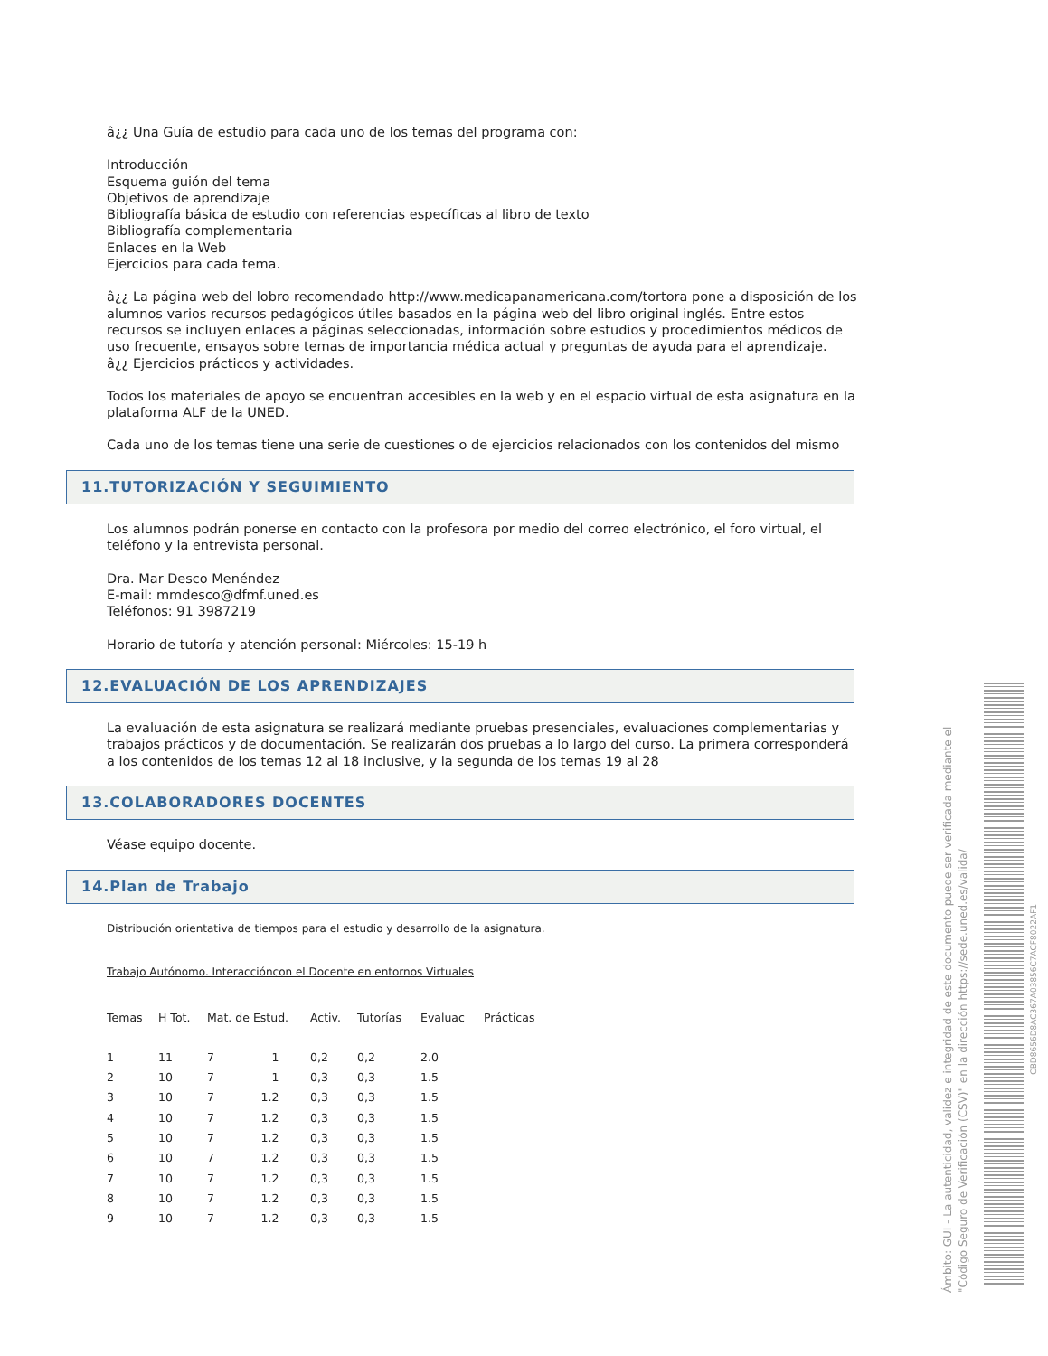â¿¿ Una Guía de estudio para cada uno de los temas del programa con:
Introducción
Esquema guión del tema
Objetivos de aprendizaje
Bibliografía básica de estudio con referencias específicas al libro de texto
Bibliografía complementaria
Enlaces en la Web
Ejercicios para cada tema.
â¿¿ La página web del lobro recomendado http://www.medicapanamericana.com/tortora pone a disposición de los alumnos varios recursos pedagógicos útiles basados en la página web del libro original inglés. Entre estos recursos se incluyen enlaces a páginas seleccionadas, información sobre estudios y procedimientos médicos de uso frecuente, ensayos sobre temas de importancia médica actual y preguntas de ayuda para el aprendizaje.
â¿¿ Ejercicios prácticos y actividades.
Todos los materiales de apoyo se encuentran accesibles en la web y en el espacio virtual de esta asignatura en la plataforma ALF de la UNED.
Cada uno de los temas tiene una serie de cuestiones o de ejercicios relacionados con los contenidos del mismo
11.TUTORIZACIÓN Y SEGUIMIENTO
Los alumnos podrán ponerse en contacto con la profesora por medio del correo electrónico, el foro virtual, el teléfono y la entrevista personal.
Dra. Mar Desco Menéndez
E-mail: mmdesco@dfmf.uned.es
Teléfonos: 91 3987219
Horario de tutoría y atención personal: Miércoles: 15-19 h
12.EVALUACIÓN DE LOS APRENDIZAJES
La evaluación de esta asignatura se realizará mediante pruebas presenciales, evaluaciones complementarias y trabajos prácticos y de documentación. Se realizarán dos pruebas a lo largo del curso. La primera corresponderá a los contenidos de los temas 12 al 18 inclusive, y la segunda de los temas 19 al 28
13.COLABORADORES DOCENTES
Véase equipo docente.
14.Plan de Trabajo
Distribución orientativa de tiempos para el estudio y desarrollo de la asignatura.
Trabajo Autónomo. Interaccióncon el Docente en entornos Virtuales
| Temas | H Tot. | Mat. de Estud. | Activ. | Tutorías | Evaluac | Prácticas |
| --- | --- | --- | --- | --- | --- | --- |
| 1 | 11 | 7 1 | 0,2 | 0,2 | 2.0 | |
| 2 | 10 | 7 1 | 0,3 | 0,3 | 1.5 | |
| 3 | 10 | 7 1.2 | 0,3 | 0,3 | 1.5 | |
| 4 | 10 | 7 1.2 | 0,3 | 0,3 | 1.5 | |
| 5 | 10 | 7 1.2 | 0,3 | 0,3 | 1.5 | |
| 6 | 10 | 7 1.2 | 0,3 | 0,3 | 1.5 | |
| 7 | 10 | 7 1.2 | 0,3 | 0,3 | 1.5 | |
| 8 | 10 | 7 1.2 | 0,3 | 0,3 | 1.5 | |
| 9 | 10 | 7 1.2 | 0,3 | 0,3 | 1.5 | |
Ámbito: GUI - La autenticidad, validez e integridad de este documento puede ser verificada mediante el "Código Seguro de Verificación (CSV)" en la dirección https://sede.uned.es/valida/
CBD8656D8AC367A03856C7ACF8022AF1